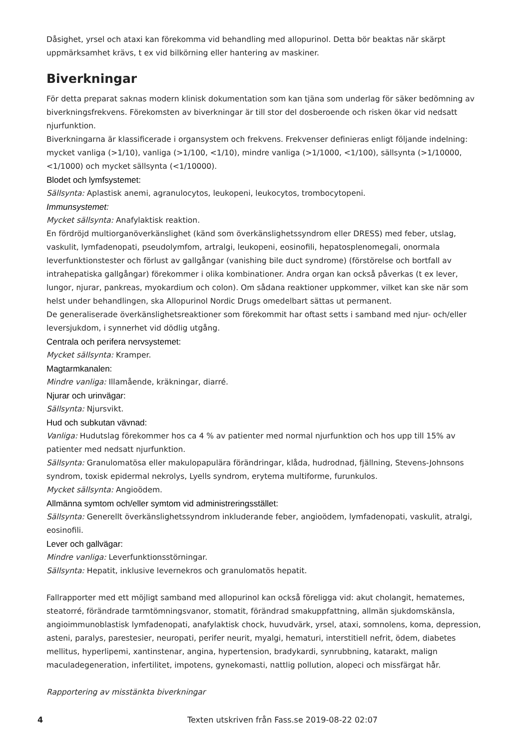Dåsighet, yrsel och ataxi kan förekomma vid behandling med allopurinol. Detta bör beaktas när skärpt uppmärksamhet krävs, t ex vid bilkörning eller hantering av maskiner.
Biverkningar
För detta preparat saknas modern klinisk dokumentation som kan tjäna som underlag för säker bedömning av biverkningsfrekvens. Förekomsten av biverkningar är till stor del dosberoende och risken ökar vid nedsatt njurfunktion.
Biverkningarna är klassificerade i organsystem och frekvens. Frekvenser definieras enligt följande indelning: mycket vanliga (>1/10), vanliga (>1/100, <1/10), mindre vanliga (>1/1000, <1/100), sällsynta (>1/10000, <1/1000) och mycket sällsynta (<1/10000).
Blodet och lymfsystemet:
Sällsynta: Aplastisk anemi, agranulocytos, leukopeni, leukocytos, trombocytopeni.
Immunsystemet:
Mycket sällsynta: Anafylaktisk reaktion.
En fördröjd multiorganöverkänslighet (känd som överkänslighetssyndrom eller DRESS) med feber, utslag, vaskulit, lymfadenopati, pseudolymfom, artralgi, leukopeni, eosinofili, hepatosplenomegali, onormala leverfunktionstester och förlust av gallgångar (vanishing bile duct syndrome) (förstörelse och bortfall av intrahepatiska gallgångar) förekommer i olika kombinationer. Andra organ kan också påverkas (t ex lever, lungor, njurar, pankreas, myokardium och colon). Om sådana reaktioner uppkommer, vilket kan ske när som helst under behandlingen, ska Allopurinol Nordic Drugs omedelbart sättas ut permanent.
De generaliserade överkänslighetsreaktioner som förekommit har oftast setts i samband med njur- och/eller leversjukdom, i synnerhet vid dödlig utgång.
Centrala och perifera nervsystemet:
Mycket sällsynta: Kramper.
Magtarmkanalen:
Mindre vanliga: Illamående, kräkningar, diarré.
Njurar och urinvägar:
Sällsynta: Njursvikt.
Hud och subkutan vävnad:
Vanliga: Hudutslag förekommer hos ca 4 % av patienter med normal njurfunktion och hos upp till 15% av patienter med nedsatt njurfunktion.
Sällsynta: Granulomatösa eller makulopapulära förändringar, klåda, hudrodnad, fjällning, Stevens-Johnsons syndrom, toxisk epidermal nekrolys, Lyells syndrom, erytema multiforme, furunkulos.
Mycket sällsynta: Angioödem.
Allmänna symtom och/eller symtom vid administreringsstället:
Sällsynta: Generellt överkänslighetssyndrom inkluderande feber, angioödem, lymfadenopati, vaskulit, atralgi, eosinofili.
Lever och gallvägar:
Mindre vanliga: Leverfunktionsstörningar.
Sällsynta: Hepatit, inklusive levernekros och granulomatös hepatit.
Fallrapporter med ett möjligt samband med allopurinol kan också föreligga vid: akut cholangit, hematemes, steatorré, förändrade tarmtömningsvanor, stomatit, förändrad smakuppfattning, allmän sjukdomskänsla, angioimmunoblastisk lymfadenopati, anafylaktisk chock, huvudvärk, yrsel, ataxi, somnolens, koma, depression, asteni, paralys, parestesier, neuropati, perifer neurit, myalgi, hematuri, interstitiell nefrit, ödem, diabetes mellitus, hyperlipemi, xantinstenar, angina, hypertension, bradykardi, synrubbning, katarakt, malign maculadegeneration, infertilitet, impotens, gynekomasti, nattlig pollution, alopeci och missfärgat hår.
Rapportering av misstänkta biverkningar
4 Texten utskriven från Fass.se 2019-08-22 02:07